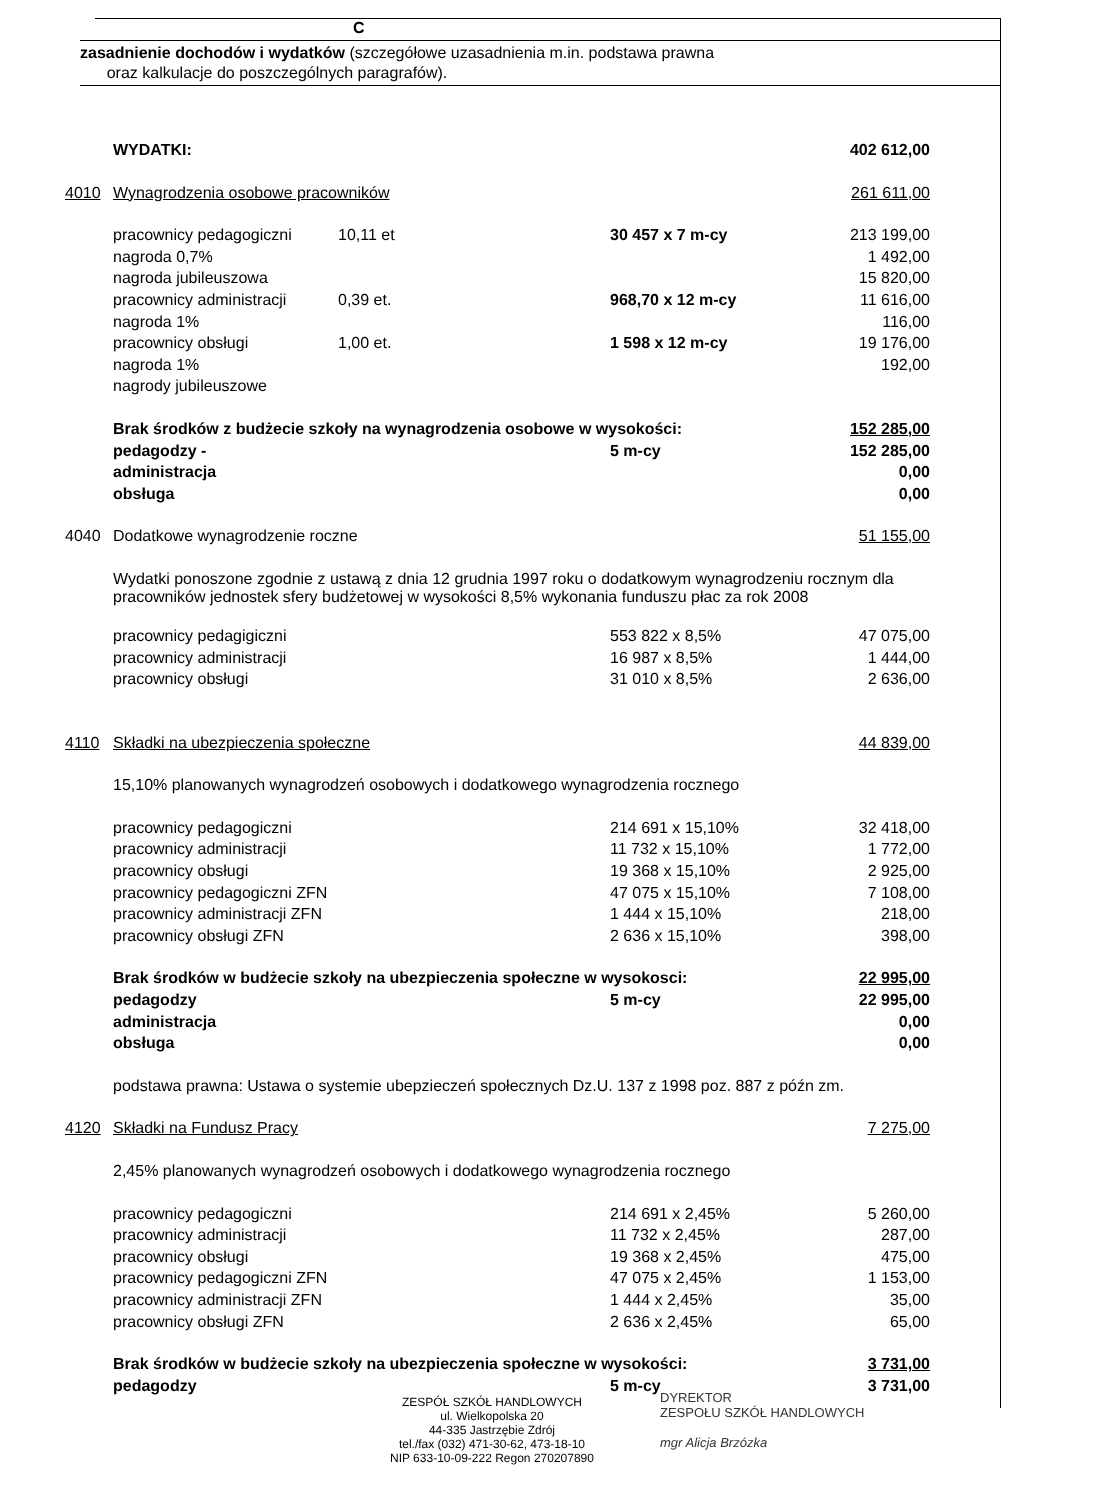C
zasadnienie dochodów i wydatków (szczegółowe uzasadnienia m.in. podstawa prawna
oraz kalkulacje do poszczególnych paragrafów).
| | WYDATKI: | | | 402 612,00 |
| 4010 | Wynagrodzenia osobowe pracowników | | | 261 611,00 |
| | pracownicy pedagogiczni | 10,11 et | 30 457 x 7 m-cy | 213 199,00 |
| | nagroda 0,7% | | | 1 492,00 |
| | nagroda jubileuszowa | | | 15 820,00 |
| | pracownicy administracji | 0,39 et. | 968,70 x 12 m-cy | 11 616,00 |
| | nagroda 1% | | | 116,00 |
| | pracownicy obsługi | 1,00 et. | 1 598 x 12 m-cy | 19 176,00 |
| | nagroda 1% | | | 192,00 |
| | nagrody jubileuszowe | | | |
| | Brak środków z budżecie szkoły na wynagrodzenia osobowe w wysokości: | | | 152 285,00 |
| | pedagodzy - | | 5 m-cy | 152 285,00 |
| | administracja | | | 0,00 |
| | obsługa | | | 0,00 |
| 4040 | Dodatkowe wynagrodzenie roczne | | | 51 155,00 |
| | Wydatki ponoszone zgodnie z ustawą z dnia 12 grudnia 1997 roku o dodatkowym wynagrodzeniu rocznym dla pracowników jednostek sfery budżetowej w wysokości 8,5% wykonania funduszu płac za rok 2008 | | | |
| | pracownicy pedagigiczni | | 553 822 x 8,5% | 47 075,00 |
| | pracownicy administracji | | 16 987 x 8,5% | 1 444,00 |
| | pracownicy obsługi | | 31 010 x 8,5% | 2 636,00 |
| 4110 | Składki na ubezpieczenia społeczne | | | 44 839,00 |
| | 15,10% planowanych wynagrodzeń osobowych i dodatkowego wynagrodzenia rocznego | | | |
| | pracownicy pedagogiczni | | 214 691 x 15,10% | 32 418,00 |
| | pracownicy administracji | | 11 732 x 15,10% | 1 772,00 |
| | pracownicy obsługi | | 19 368 x 15,10% | 2 925,00 |
| | pracownicy pedagogiczni ZFN | | 47 075 x 15,10% | 7 108,00 |
| | pracownicy administracji ZFN | | 1 444 x 15,10% | 218,00 |
| | pracownicy obsługi ZFN | | 2 636 x 15,10% | 398,00 |
| | Brak środków w budżecie szkoły na ubezpieczenia społeczne w wysokosci: | | | 22 995,00 |
| | pedagodzy | | 5 m-cy | 22 995,00 |
| | administracja | | | 0,00 |
| | obsługa | | | 0,00 |
| | podstawa prawna: Ustawa o systemie ubepzieczeń społecznych Dz.U. 137 z 1998 poz. 887 z późn zm. | | | |
| 4120 | Składki na Fundusz Pracy | | | 7 275,00 |
| | 2,45% planowanych wynagrodzeń osobowych i dodatkowego wynagrodzenia rocznego | | | |
| | pracownicy pedagogiczni | | 214 691 x 2,45% | 5 260,00 |
| | pracownicy administracji | | 11 732 x 2,45% | 287,00 |
| | pracownicy obsługi | | 19 368 x 2,45% | 475,00 |
| | pracownicy pedagogiczni ZFN | | 47 075 x 2,45% | 1 153,00 |
| | pracownicy administracji ZFN | | 1 444 x 2,45% | 35,00 |
| | pracownicy obsługi ZFN | | 2 636 x 2,45% | 65,00 |
| | Brak środków w budżecie szkoły na ubezpieczenia społeczne w wysokości: | | | 3 731,00 |
| | pedagodzy | | 5 m-cy | 3 731,00 |
ZESPÓŁ SZKÓŁ HANDLOWYCH
ul. Wielkopolska 20
44-335 Jastrzębie Zdrój
tel./fax (032) 471-30-62, 473-18-10
NIP 633-10-09-222 Regon 270207890
DYREKTOR
ZESPOŁU SZKÓŁ HANDLOWYCH
mgr Alicja Brzózka